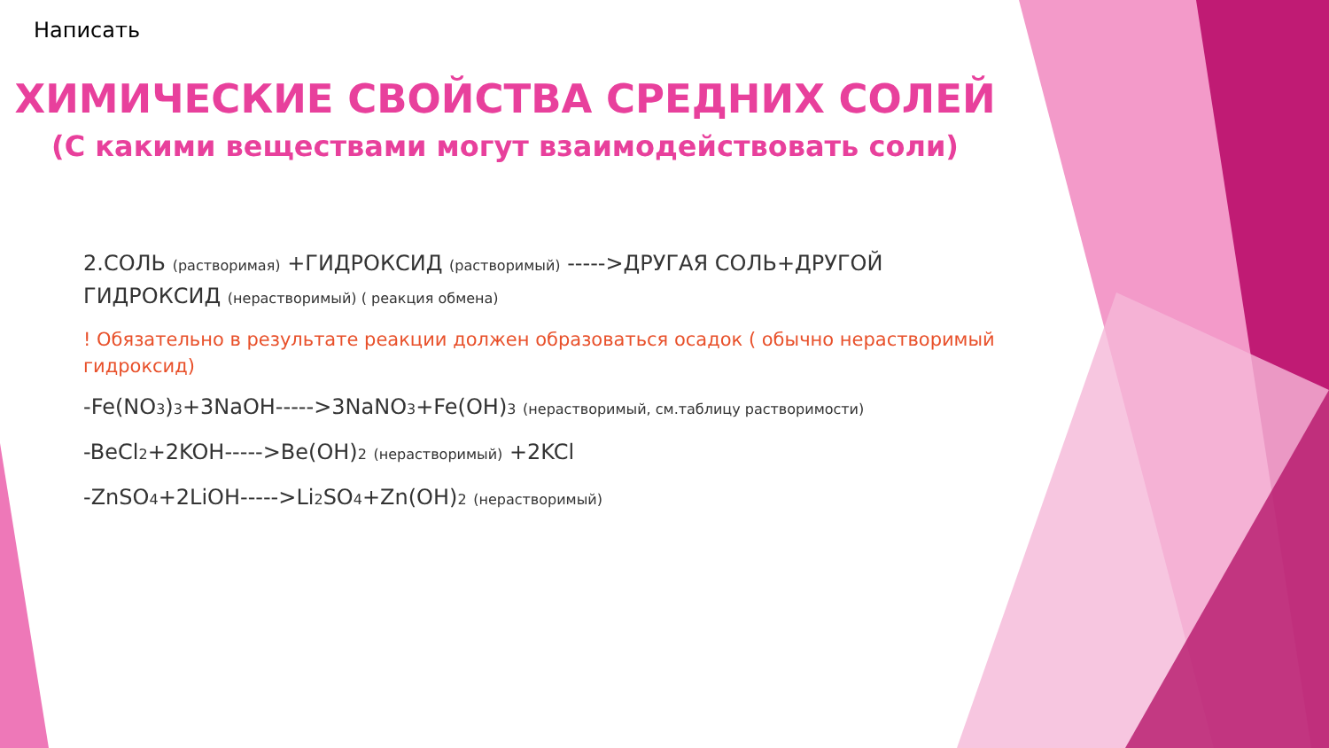Написать
ХИМИЧЕСКИЕ СВОЙСТВА СРЕДНИХ СОЛЕЙ
(С какими веществами могут взаимодействовать соли)
2.СОЛЬ (растворимая) +ГИДРОКСИД (растворимый) ----->ДРУГАЯ СОЛЬ+ДРУГОЙ ГИДРОКСИД (нерастворимый) ( реакция обмена)
! Обязательно в результате реакции должен образоваться осадок ( обычно нерастворимый гидроксид)
-Fe(NO<sub>3</sub>)<sub>3</sub>+3NaOH----->3NaNO<sub>3</sub>+Fe(OH)<sub>3</sub> (нерастворимый, см.таблицу растворимости)
-BeCl<sub>2</sub>+2KOH----->Be(OH)<sub>2</sub> (нерастворимый) +2KCl
-ZnSO<sub>4</sub>+2LiOH----->Li<sub>2</sub>SO<sub>4</sub>+Zn(OH)<sub>2</sub> (нерастворимый)